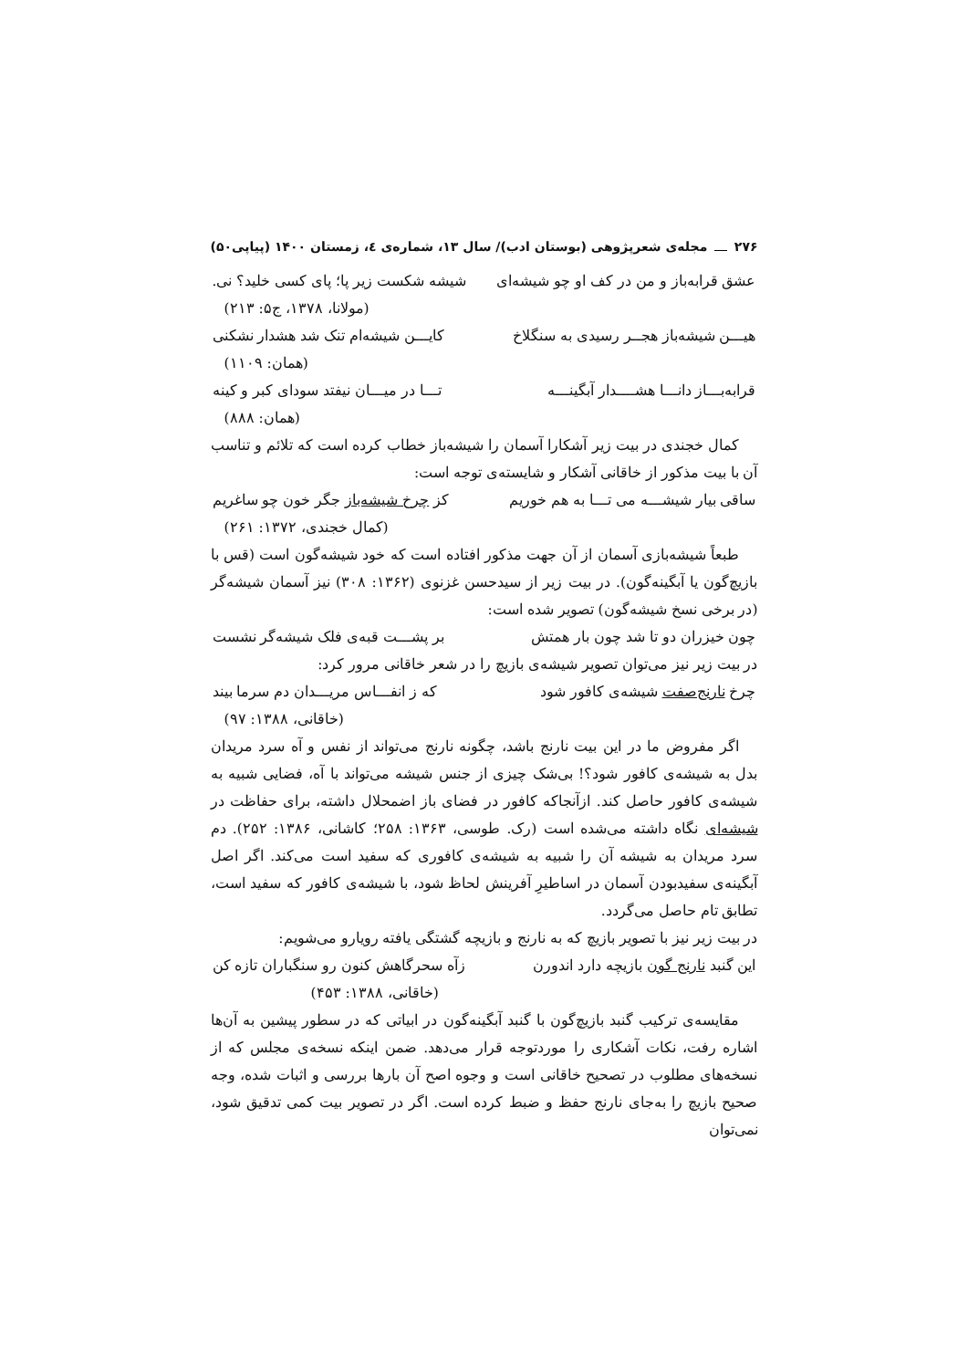۲۷۶ مجله‌ی شعرپژوهی (بوستان ادب)/ سال ۱۳، شماره‌ی ٤، زمستان ۱۴۰۰ (پیاپی۵۰)
عشق قرابه‌باز و من در کف او چو شیشه‌ای شیشه شکست زیر پا؛ پای کسی خلید؟ نی.
(مولانا، ۱۳۷۸، ج۵: ۲۱۳)
هیـــن شیشه‌باز هجــر رسیدی به سنگلاخ کایـــن شیشه‌ام تنک شد هشدار نشکنی
(همان: ۱۱۰۹)
قرابه‌بـــاز دانـــا هشــــدار آبگینـــه تـــا در میـــان نیفتد سودای کبر و کینه
(همان: ۸۸۸)
کمال خجندی در بیت زیر آشکارا آسمان را شیشه‌باز خطاب کرده است که تلائم و تناسب آن با بیت مذکور از خاقانی آشکار و شایسته‌ی توجه است:
ساقی بیار شیشـــه می تـــا به هم خوریم کز چرخ شیشه‌باز جگر خون چو ساغریم
(کمال خجندی، ۱۳۷۲: ۲۶۱)
طبعاً شیشه‌بازی آسمان از آن جهت مذکور افتاده است که خود شیشه‌گون است (قس با بازیچ‌گون یا آبگینه‌گون). در بیت زیر از سیدحسن غزنوی (۱۳۶۲: ۳۰۸) نیز آسمان شیشه‌گر (در برخی نسخ شیشه‌گون) تصویر شده است:
چون خیزران دو تا شد چون بار همتش بر پشـــت قبه‌ی فلک شیشه‌گر نشست
در بیت زیر نیز می‌توان تصویر شیشه‌ی بازیچ را در شعر خاقانی مرور کرد:
چرخ نارنج‌صفت شیشه‌ی کافور شود که ز انفـــاس مریـــدان دم سرما بیند
(خاقانی، ۱۳۸۸: ۹۷)
اگر مفروض ما در این بیت نارنج باشد، چگونه نارنج می‌تواند از نفس و آه سرد مریدان بدل به شیشه‌ی کافور شود؟! بی‌شک چیزی از جنس شیشه می‌تواند با آه، فضایی شبیه به شیشه‌ی کافور حاصل کند. ازآنجاکه کافور در فضای باز اضمحلال داشته، برای حفاظت در شیشه‌ای نگاه داشته می‌شده است (رک. طوسی، ۱۳۶۳: ۲۵۸؛ کاشانی، ۱۳۸۶: ۲۵۲). دم سرد مریدان به شیشه آن را شبیه به شیشه‌ی کافوری که سفید است می‌کند. اگر اصل آبگینه‌ی سفیدبودن آسمان در اساطیرِ آفرینش لحاظ شود، با شیشه‌ی کافور که سفید است، تطابق تام حاصل می‌گردد.
در بیت زیر نیز با تصویر بازیچ که به نارنج و بازیچه گشتگی یافته رویارو می‌شویم:
این گنبد نارنج گون بازیچه دارد اندورن زآه سحرگاهش کنون رو سنگباران تازه کن
(خاقانی، ۱۳۸۸: ۴۵۳)
مقایسه‌ی ترکیب گنبد بازیچ‌گون با گنبد آبگینه‌گون در ابیاتی که در سطور پیشین به آن‌ها اشاره رفت، نکات آشکاری را موردتوجه قرار می‌دهد. ضمن اینکه نسخه‌ی مجلس که از نسخه‌های مطلوب در تصحیح خاقانی است و وجوه اصح آن بارها بررسی و اثبات شده، وجه صحیح بازیچ را به‌جای نارنج حفظ و ضبط کرده است. اگر در تصویر بیت کمی تدقیق شود، نمی‌توان